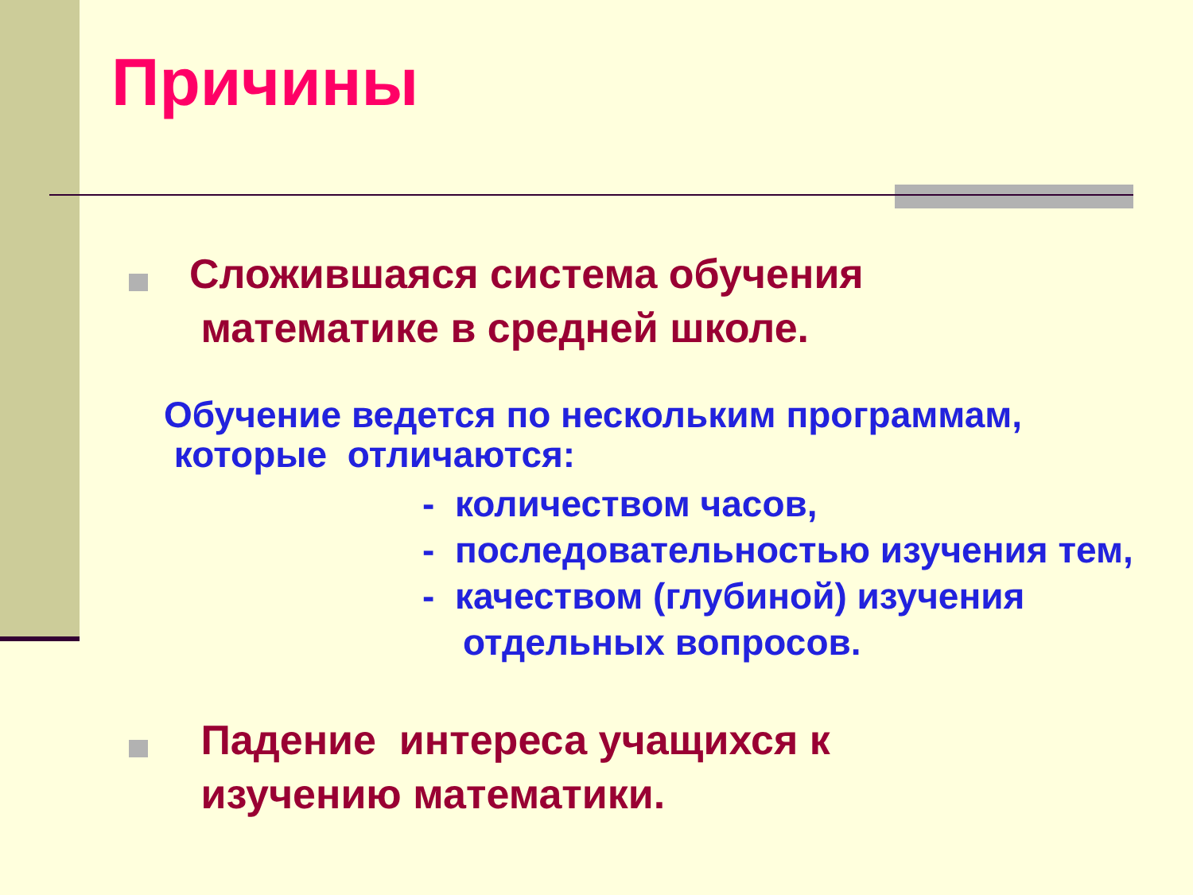Причины
Сложившаяся система обучения
математике в средней школе.
Обучение ведется по нескольким программам,
которые отличаются:
- количеством часов,
- последовательностью изучения тем,
- качеством (глубиной) изучения
отдельных вопросов.
Падение интереса учащихся к
изучению математики.